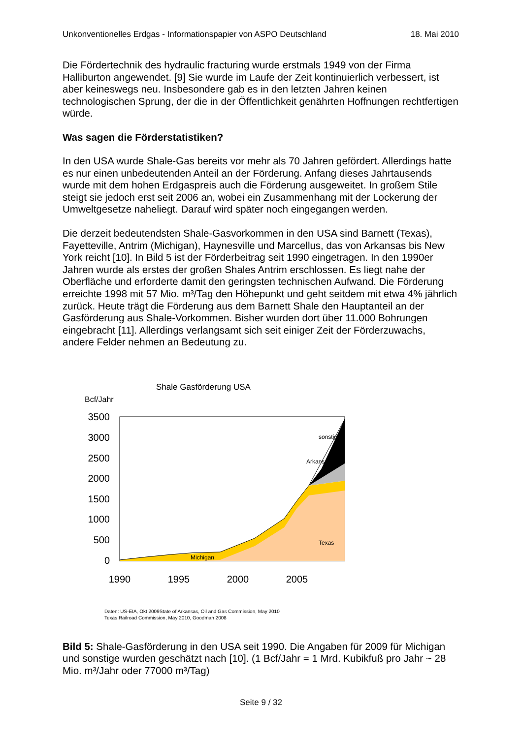Unkonventionelles Erdgas - Informationspapier von ASPO Deutschland 18. Mai 2010
Die Fördertechnik des hydraulic fracturing wurde erstmals 1949 von der Firma Halliburton angewendet. [9] Sie wurde im Laufe der Zeit kontinuierlich verbessert, ist aber keineswegs neu. Insbesondere gab es in den letzten Jahren keinen technologischen Sprung, der die in der Öffentlichkeit genährten Hoffnungen rechtfertigen würde.
Was sagen die Förderstatistiken?
In den USA wurde Shale-Gas bereits vor mehr als 70 Jahren gefördert. Allerdings hatte es nur einen unbedeutenden Anteil an der Förderung. Anfang dieses Jahrtausends wurde mit dem hohen Erdgaspreis auch die Förderung ausgeweitet. In großem Stile steigt sie jedoch erst seit 2006 an, wobei ein Zusammenhang mit der Lockerung der Umweltgesetze naheliegt. Darauf wird später noch eingegangen werden.
Die derzeit bedeutendsten Shale-Gasvorkommen in den USA sind Barnett (Texas), Fayetteville, Antrim (Michigan), Haynesville und Marcellus, das von Arkansas bis New York reicht [10]. In Bild 5 ist der Förderbeitrag seit 1990 eingetragen. In den 1990er Jahren wurde als erstes der großen Shales Antrim erschlossen. Es liegt nahe der Oberfläche und erforderte damit den geringsten technischen Aufwand. Die Förderung erreichte 1998 mit 57 Mio. m³/Tag den Höhepunkt und geht seitdem mit etwa 4% jährlich zurück. Heute trägt die Förderung aus dem Barnett Shale den Hauptanteil an der Gasförderung aus Shale-Vorkommen. Bisher wurden dort über 11.000 Bohrungen eingebracht [11]. Allerdings verlangsamt sich seit einiger Zeit der Förderzuwachs, andere Felder nehmen an Bedeutung zu.
Shale Gasförderung USA
Bcf/Jahr
3500
3000
2500
2000
1500
1000
500
0
sonstige
Arkansas
Texas
Michigan
1990
1995
2000
2005
Daten: US-EIA, Okt 2009State of Arkansas, Oil and Gas Commission, May 2010
Texas Railroad Commission, May 2010, Goodman 2008
Bild 5: Shale-Gasförderung in den USA seit 1990. Die Angaben für 2009 für Michigan und sonstige wurden geschätzt nach [10]. (1 Bcf/Jahr = 1 Mrd. Kubikfuß pro Jahr ~ 28 Mio. m³/Jahr oder 77000 m³/Tag)
Seite 9 / 32